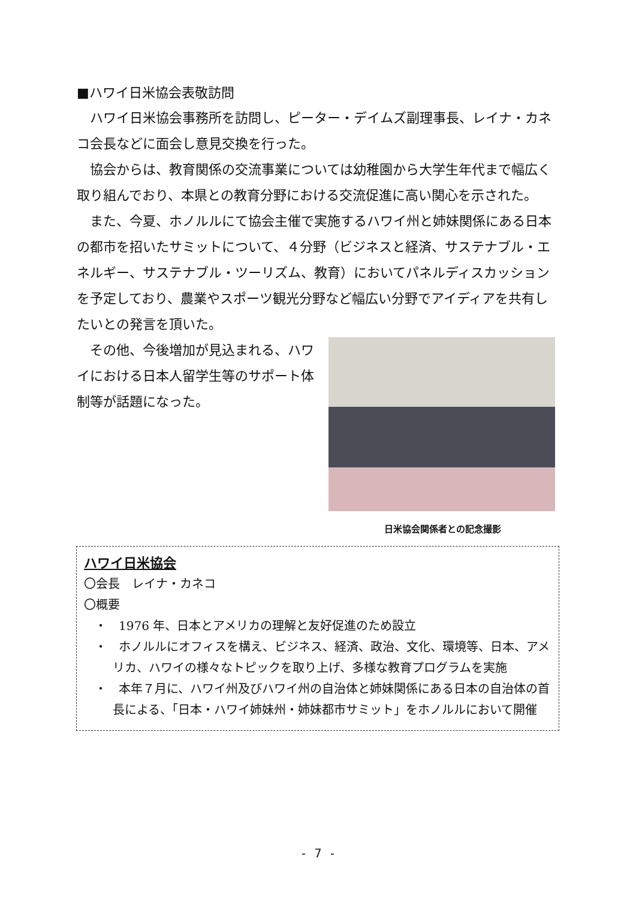■ハワイ日米協会表敬訪問
ハワイ日米協会事務所を訪問し、ピーター・デイムズ副理事長、レイナ・カネコ会長などに面会し意見交換を行った。
協会からは、教育関係の交流事業については幼稚園から大学生年代まで幅広く取り組んでおり、本県との教育分野における交流促進に高い関心を示された。
また、今夏、ホノルルにて協会主催で実施するハワイ州と姉妹関係にある日本の都市を招いたサミットについて、４分野（ビジネスと経済、サステナブル・エネルギー、サステナブル・ツーリズム、教育）においてパネルディスカッションを予定しており、農業やスポーツ観光分野など幅広い分野でアイディアを共有したいとの発言を頂いた。
日米協会関係者との記念撮影
その他、今後増加が見込まれる、ハワイにおける日本人留学生等のサポート体制等が話題になった。
ハワイ日米協会
〇会長　レイナ・カネコ
〇概要
・　1976 年、日本とアメリカの理解と友好促進のため設立
・　ホノルルにオフィスを構え、ビジネス、経済、政治、文化、環境等、日本、アメリカ、ハワイの様々なトピックを取り上げ、多様な教育プログラムを実施
・　本年７月に、ハワイ州及びハワイ州の自治体と姉妹関係にある日本の自治体の首長による、「日本・ハワイ姉妹州・姉妹都市サミット」をホノルルにおいて開催
- 7 -